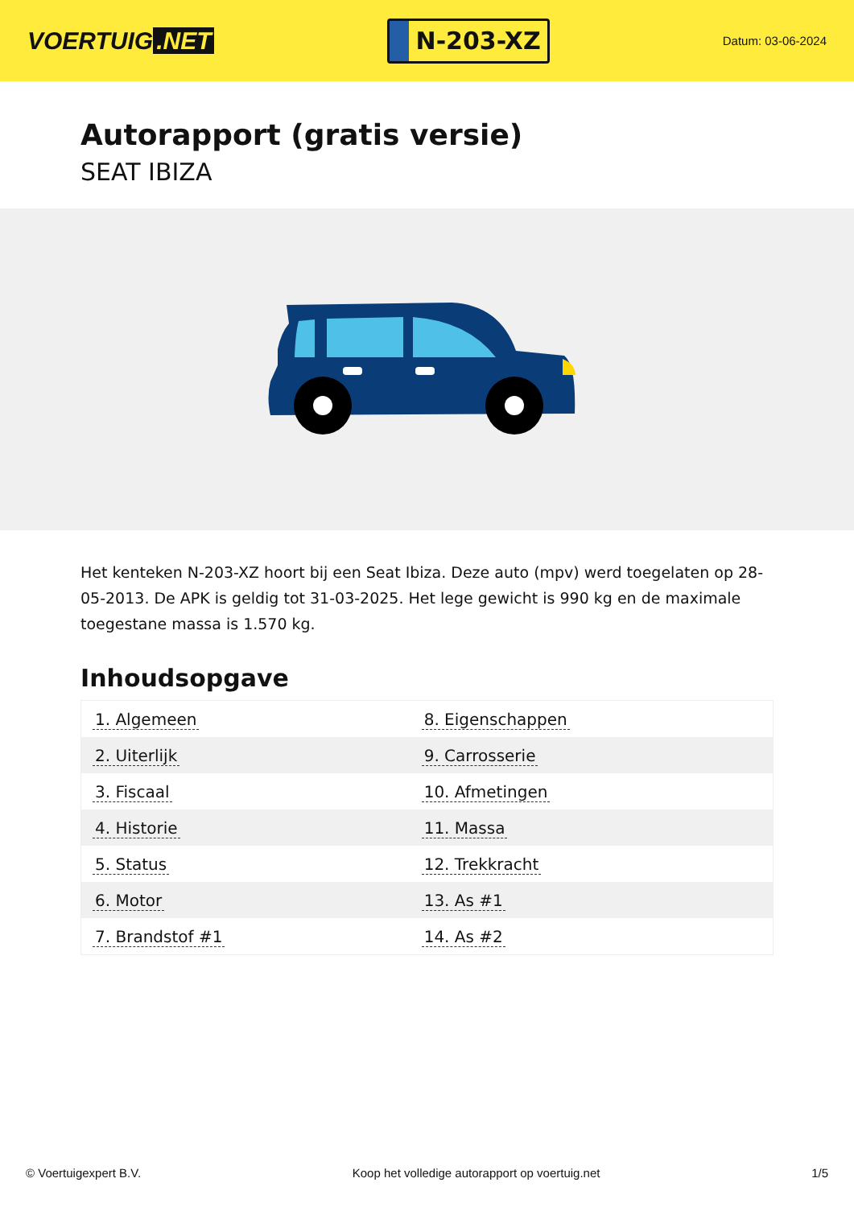VOERTUIG.NET
N-203-XZ
Datum: 03-06-2024
Autorapport (gratis versie)
SEAT IBIZA
Het kenteken N-203-XZ hoort bij een Seat Ibiza. Deze auto (mpv) werd toegelaten op 28-05-2013. De APK is geldig tot 31-03-2025. Het lege gewicht is 990 kg en de maximale toegestane massa is 1.570 kg.
Inhoudsopgave
| 1. Algemeen | 8. Eigenschappen |
| 2. Uiterlijk | 9. Carrosserie |
| 3. Fiscaal | 10. Afmetingen |
| 4. Historie | 11. Massa |
| 5. Status | 12. Trekkracht |
| 6. Motor | 13. As #1 |
| 7. Brandstof #1 | 14. As #2 |
© Voertuigexpert B.V. Koop het volledige autorapport op voertuig.net 1/5